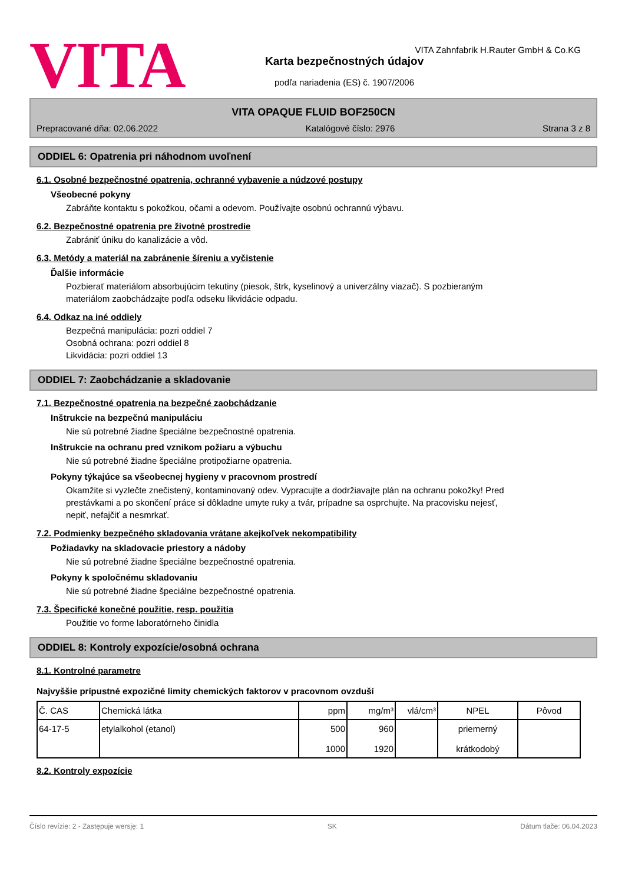VITA
VITA Zahnfabrik H.Rauter GmbH & Co.KG
Karta bezpečnostných údajov
podľa nariadenia (ES) č. 1907/2006
VITA OPAQUE FLUID BOF250CN
Prepracované dňa: 02.06.2022 Katalógové číslo: 2976 Strana 3 z 8
ODDIEL 6: Opatrenia pri náhodnom uvoľnení
6.1. Osobné bezpečnostné opatrenia, ochranné vybavenie a núdzové postupy
Všeobecné pokyny
Zabráňte kontaktu s pokožkou, očami a odevom. Používajte osobnú ochrannú výbavu.
6.2. Bezpečnostné opatrenia pre životné prostredie
Zabrániť úniku do kanalizácie a vôd.
6.3. Metódy a materiál na zabránenie šíreniu a vyčistenie
Ďalšie informácie
Pozbierať materiálom absorbujúcim tekutiny (piesok, štrk, kyselinový a univerzálny viazač). S pozbieraným
materiálom zaobchádzajte podľa odseku likvidácie odpadu.
6.4. Odkaz na iné oddiely
Bezpečná manipulácia: pozri oddiel 7
Osobná ochrana: pozri oddiel 8
Likvidácia: pozri oddiel 13
ODDIEL 7: Zaobchádzanie a skladovanie
7.1. Bezpečnostné opatrenia na bezpečné zaobchádzanie
Inštrukcie na bezpečnú manipuláciu
Nie sú potrebné žiadne špeciálne bezpečnostné opatrenia.
Inštrukcie na ochranu pred vznikom požiaru a výbuchu
Nie sú potrebné žiadne špeciálne protipožiarne opatrenia.
Pokyny týkajúce sa všeobecnej hygieny v pracovnom prostredí
Okamžite si vyzlečte znečistený, kontaminovaný odev. Vypracujte a dodržiavajte plán na ochranu pokožky! Pred
prestávkami a po skončení práce si dôkladne umyte ruky a tvár, prípadne sa osprchujte. Na pracovisku nejesť,
nepiť, nefajčiť a nesmrkať.
7.2. Podmienky bezpečného skladovania vrátane akejkoľvek nekompatibility
Požiadavky na skladovacie priestory a nádoby
Nie sú potrebné žiadne špeciálne bezpečnostné opatrenia.
Pokyny k spoločnému skladovaniu
Nie sú potrebné žiadne špeciálne bezpečnostné opatrenia.
7.3. Špecifické konečné použitie, resp. použitia
Použitie vo forme laboratórneho činidla
ODDIEL 8: Kontroly expozície/osobná ochrana
8.1. Kontrolné parametre
Najvyššie prípustné expozičné limity chemických faktorov v pracovnom ovzduší
| Č. CAS | Chemická látka | ppm | mg/m³ | vlá/cm³ | NPEL | Pôvod |
| --- | --- | --- | --- | --- | --- | --- |
| 64-17-5 | etylalkohol (etanol) | 500 1000 | 960 1920 | | priemerný krátkodobý | |
8.2. Kontroly expozície
Číslo revízie: 2 - Zastępuje wersję: 1 SK Dátum tlače: 06.04.2023